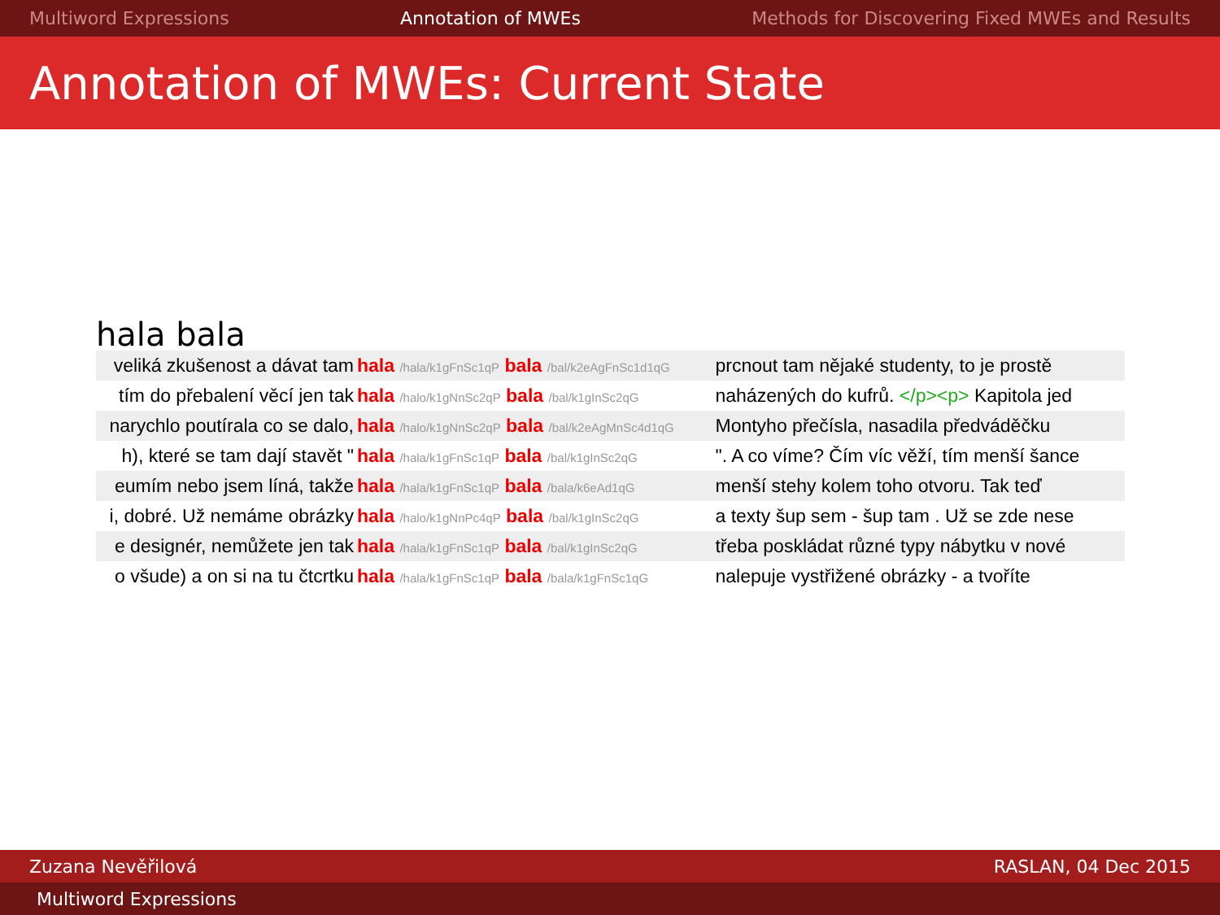Multiword Expressions Annotation of MWEs Methods for Discovering Fixed MWEs and Results
Annotation of MWEs: Current State
hala bala
| veliká zkušenost a dávat tam | hala /hala/k1gFnSc1qP bala /bal/k2eAgFnSc1d1qG | prcnout tam nějaké studenty, to je prostě |
| tím do přebalení věcí jen tak | hala /halo/k1gNnSc2qP bala /bal/k1gInSc2qG | naházených do kufrů. </p><p> Kapitola jed |
| narychlo poutírala co se dalo, | hala /halo/k1gNnSc2qP bala /bal/k2eAgMnSc4d1qG | Montyho přečísla, nasadila předváděčku |
| h), které se tam dají stavět " | hala /hala/k1gFnSc1qP bala /bal/k1gInSc2qG | ". A co víme? Čím víc věží, tím menší šance |
| eumím nebo jsem líná, takže | hala /hala/k1gFnSc1qP bala /bala/k6eAd1qG | menší stehy kolem toho otvoru. Tak teď |
| i, dobré. Už nemáme obrázky | hala /halo/k1gNnPc4qP bala /bal/k1gInSc2qG | a texty šup sem - šup tam . Už se zde nese |
| e designér, nemůžete jen tak | hala /hala/k1gFnSc1qP bala /bal/k1gInSc2qG | třeba poskládat různé typy nábytku v nové |
| o všude) a on si na tu čtcrtku | hala /hala/k1gFnSc1qP bala /bala/k1gFnSc1qG | nalepuje vystřižené obrázky - a tvoříte |
Zuzana Nevěřilová RASLAN, 04 Dec 2015
Multiword Expressions